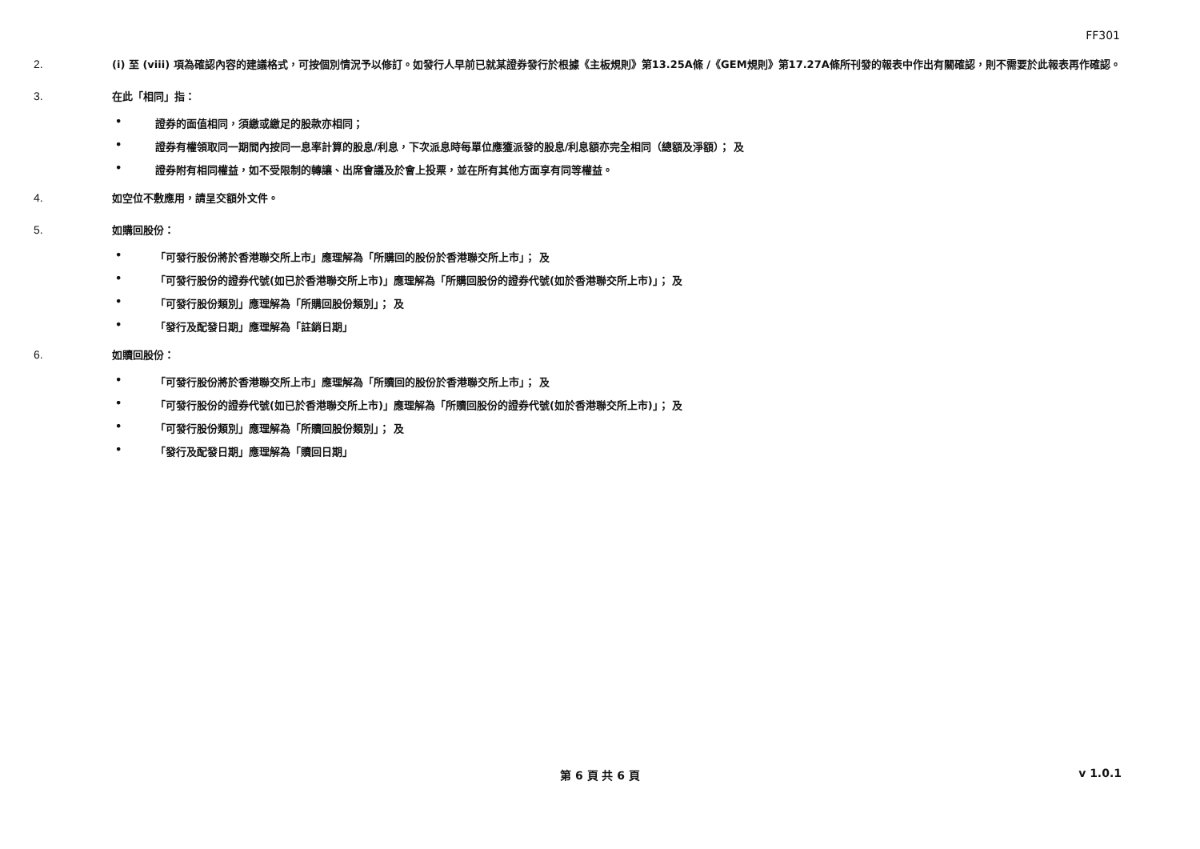FF301
2.
(i) 至 (viii) 項為確認內容的建議格式，可按個別情況予以修訂。如發行人早前已就某證券發行於根據《主板規則》第13.25A條 /《GEM規則》第17.27A條所刊發的報表中作出有關確認，則不需要於此報表再作確認。
3.
在此「相同」指：
• 證券的面值相同，須繳或繳足的股款亦相同；
• 證券有權領取同一期間內按同一息率計算的股息/利息，下次派息時每單位應獲派發的股息/利息額亦完全相同（總額及淨額）； 及
• 證券附有相同權益，如不受限制的轉讓、出席會議及於會上投票，並在所有其他方面享有同等權益。
4.
如空位不敷應用，請呈交額外文件。
5.
如購回股份：
• 「可發行股份將於香港聯交所上市」應理解為「所購回的股份於香港聯交所上市」； 及
• 「可發行股份的證券代號(如已於香港聯交所上市)」應理解為「所購回股份的證券代號(如於香港聯交所上市)」； 及
• 「可發行股份類別」應理解為「所購回股份類別」； 及
• 「發行及配發日期」應理解為「註銷日期」
6.
如贖回股份：
• 「可發行股份將於香港聯交所上市」應理解為「所贖回的股份於香港聯交所上市」； 及
• 「可發行股份的證券代號(如已於香港聯交所上市)」應理解為「所贖回股份的證券代號(如於香港聯交所上市)」； 及
• 「可發行股份類別」應理解為「所贖回股份類別」； 及
• 「發行及配發日期」應理解為「贖回日期」
第 6 頁 共 6 頁
v 1.0.1